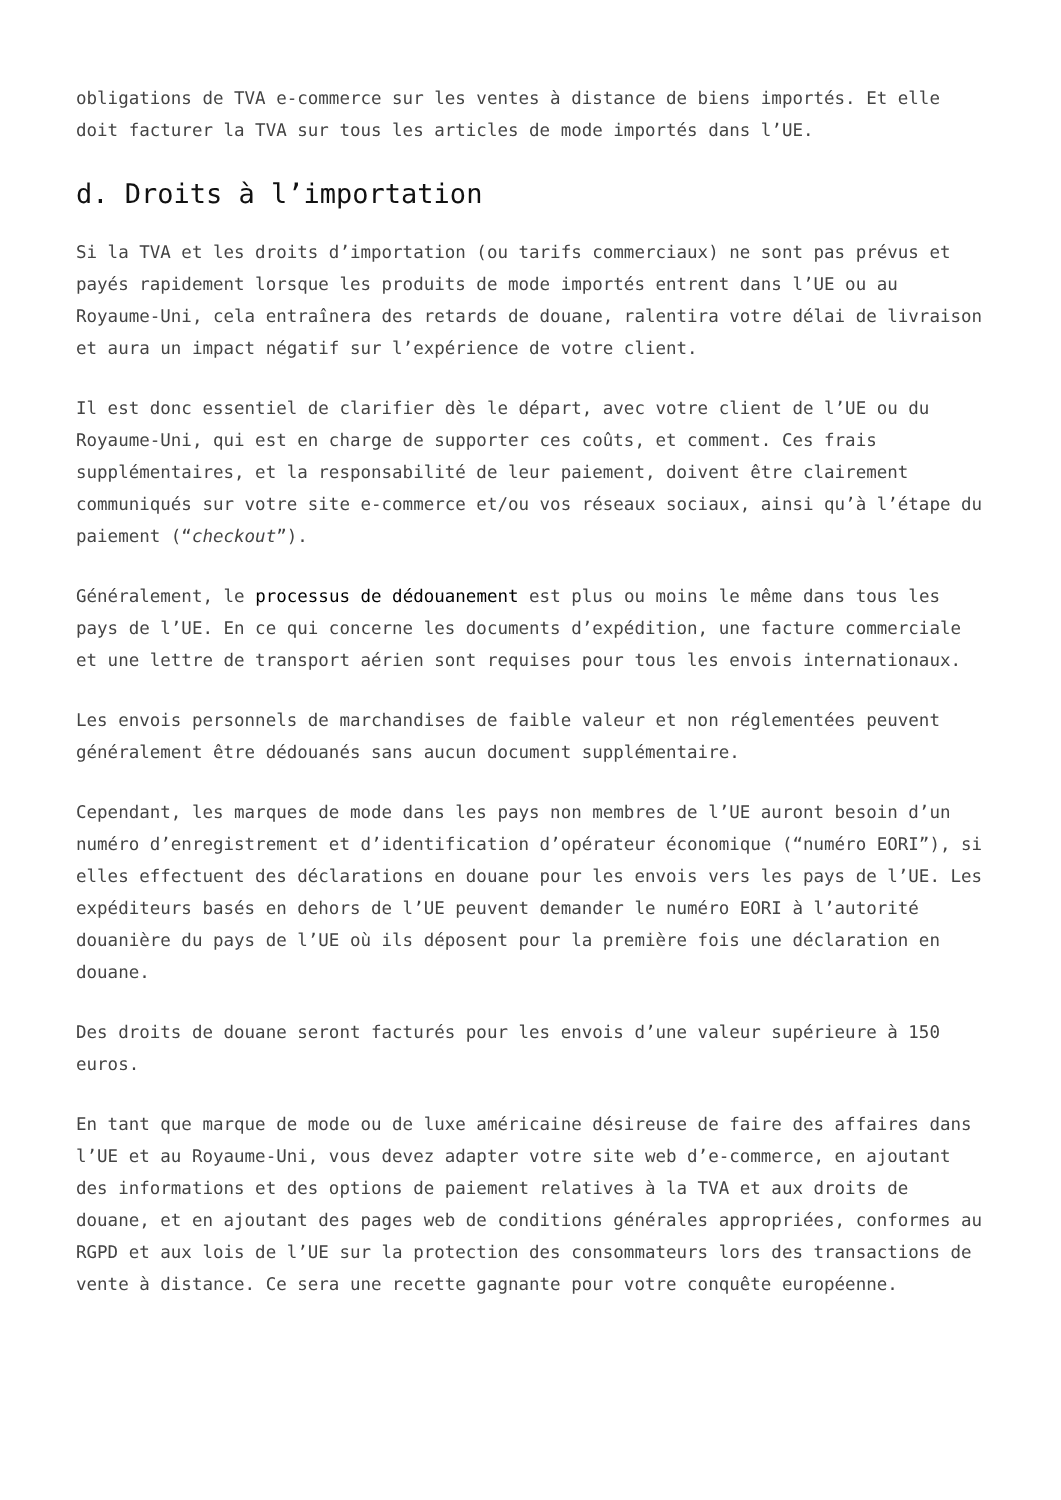obligations de TVA e-commerce sur les ventes à distance de biens importés. Et elle doit facturer la TVA sur tous les articles de mode importés dans l’UE.
d. Droits à l’importation
Si la TVA et les droits d’importation (ou tarifs commerciaux) ne sont pas prévus et payés rapidement lorsque les produits de mode importés entrent dans l’UE ou au Royaume-Uni, cela entraînera des retards de douane, ralentira votre délai de livraison et aura un impact négatif sur l’expérience de votre client.
Il est donc essentiel de clarifier dès le départ, avec votre client de l’UE ou du Royaume-Uni, qui est en charge de supporter ces coûts, et comment. Ces frais supplémentaires, et la responsabilité de leur paiement, doivent être clairement communiqués sur votre site e-commerce et/ou vos réseaux sociaux, ainsi qu’à l’étape du paiement (“checkout”).
Généralement, le processus de dédouanement est plus ou moins le même dans tous les pays de l’UE. En ce qui concerne les documents d’expédition, une facture commerciale et une lettre de transport aérien sont requises pour tous les envois internationaux.
Les envois personnels de marchandises de faible valeur et non réglementées peuvent généralement être dédouanés sans aucun document supplémentaire.
Cependant, les marques de mode dans les pays non membres de l’UE auront besoin d’un numéro d’enregistrement et d’identification d’opérateur économique (“numéro EORI”), si elles effectuent des déclarations en douane pour les envois vers les pays de l’UE. Les expéditeurs basés en dehors de l’UE peuvent demander le numéro EORI à l’autorité douanière du pays de l’UE où ils déposent pour la première fois une déclaration en douane.
Des droits de douane seront facturés pour les envois d’une valeur supérieure à 150 euros.
En tant que marque de mode ou de luxe américaine désireuse de faire des affaires dans l’UE et au Royaume-Uni, vous devez adapter votre site web d’e-commerce, en ajoutant des informations et des options de paiement relatives à la TVA et aux droits de douane, et en ajoutant des pages web de conditions générales appropriées, conformes au RGPD et aux lois de l’UE sur la protection des consommateurs lors des transactions de vente à distance. Ce sera une recette gagnante pour votre conquête européenne.